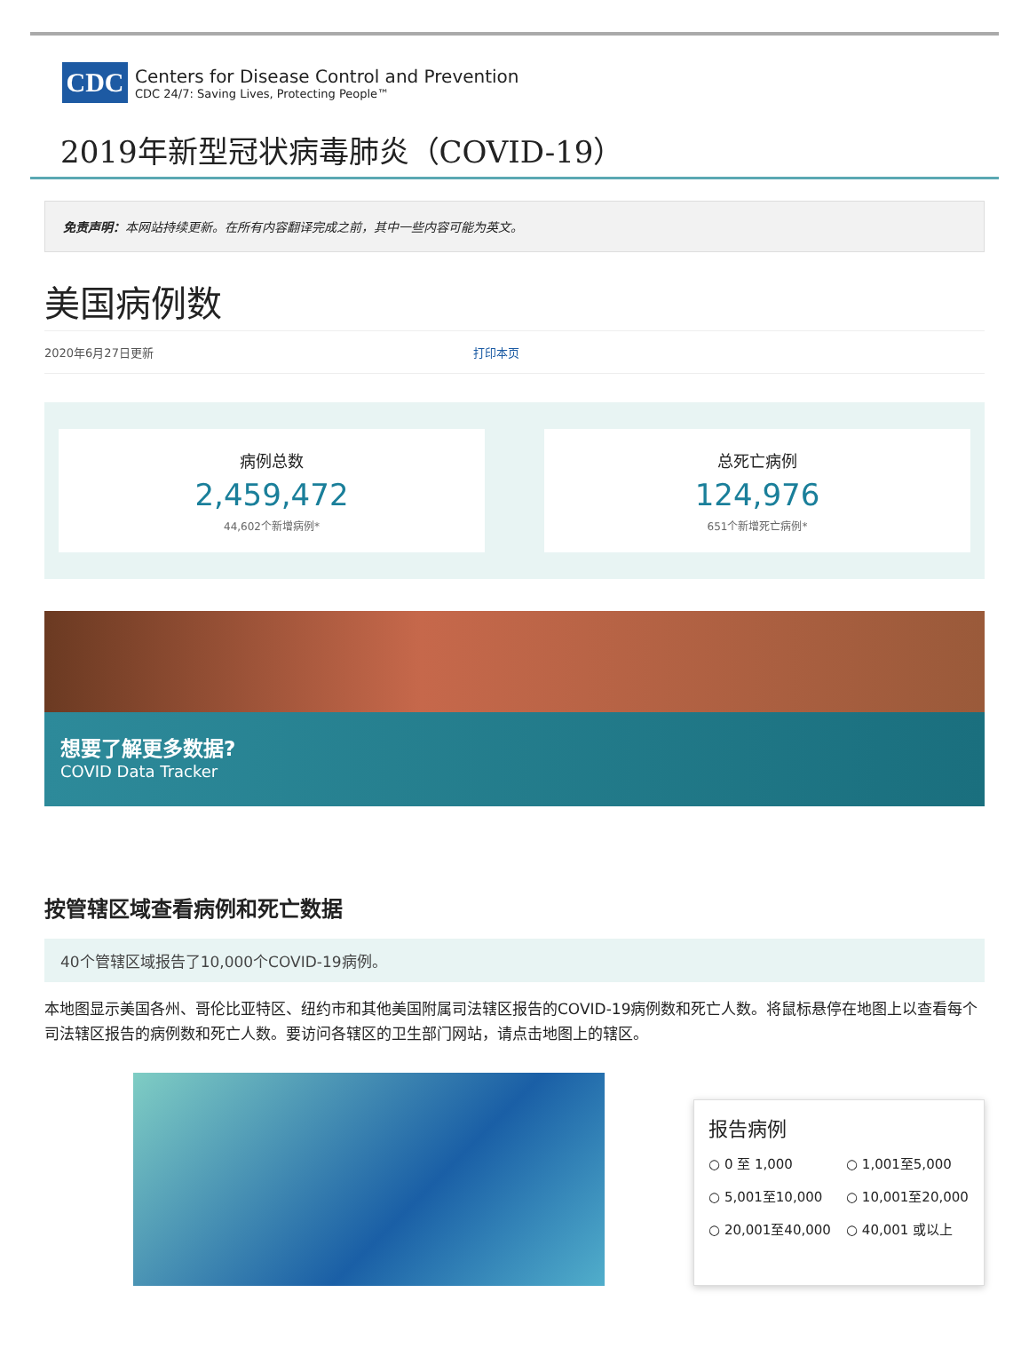CDC
Centers for Disease Control and Prevention
CDC 24/7: Saving Lives, Protecting People™
2019年新型冠状病毒肺炎（COVID-19）
免责声明：本网站持续更新。在所有内容翻译完成之前，其中一些内容可能为英文。
美国病例数
2020年6月27日更新 打印本页
病例总数
2,459,472
44,602个新增病例*
总死亡病例
124,976
651个新增死亡病例*
想要了解更多数据?
COVID Data Tracker
按管辖区域查看病例和死亡数据
40个管辖区域报告了10,000个COVID-19病例。
本地图显示美国各州、哥伦比亚特区、纽约市和其他美国附属司法辖区报告的COVID-19病例数和死亡人数。将鼠标悬停在地图上以查看每个司法辖区报告的病例数和死亡人数。要访问各辖区的卫生部门网站，请点击地图上的辖区。
报告病例
○ 0 至 1,000 ○ 1,001至5,000 ○ 5,001至10,000 ○ 10,001至20,000 ○ 20,001至40,000 ○ 40,001 或以上